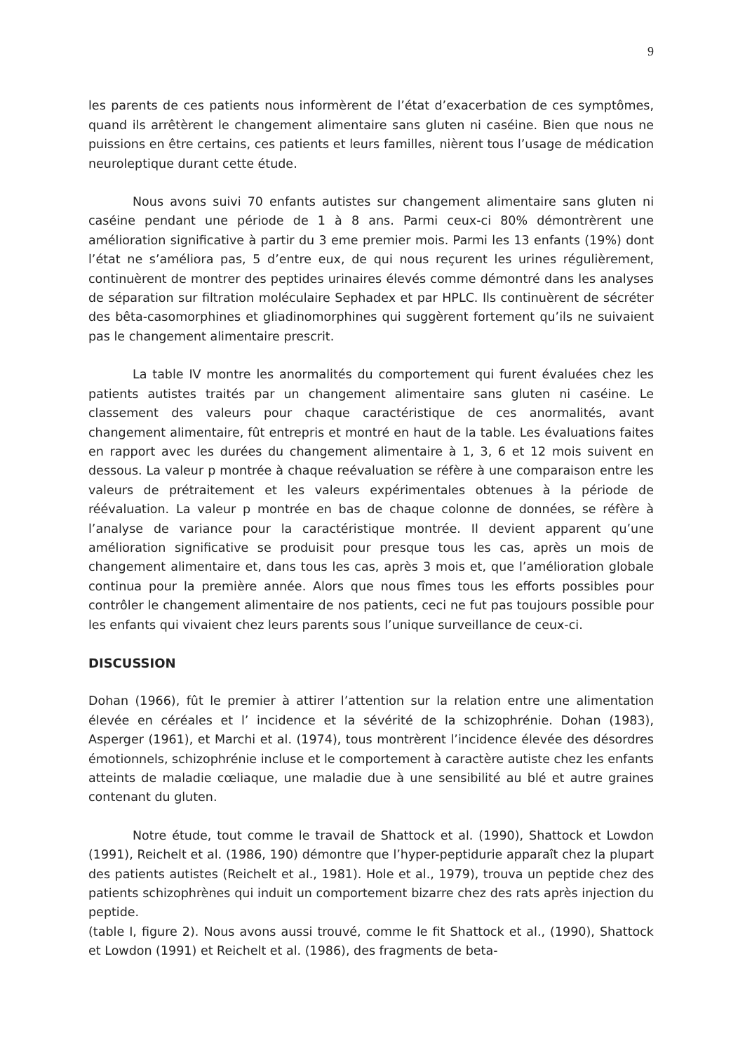9
les parents de ces patients nous informèrent de l’état d’exacerbation de ces symptômes, quand ils arrêtèrent le changement alimentaire sans gluten ni caséine. Bien que nous ne puissions en être certains, ces patients et leurs familles, nièrent tous l’usage de médication neuroleptique durant cette étude.
Nous avons suivi 70 enfants autistes sur changement alimentaire sans gluten ni caséine pendant une période de 1 à 8 ans. Parmi ceux-ci 80% démontrèrent une amélioration significative à partir du 3 eme premier mois. Parmi les 13 enfants (19%) dont l’état ne s’améliora pas, 5 d’entre eux, de qui nous reçurent les urines régulièrement, continuèrent de montrer des peptides urinaires élevés comme démontré dans les analyses de séparation sur filtration moléculaire Sephadex et par HPLC. Ils continuèrent de sécréter des bêta-casomorphines et gliadinomorphines qui suggèrent fortement qu’ils ne suivaient pas le changement alimentaire prescrit.
La table IV montre les anormalités du comportement qui furent évaluées chez les patients autistes traités par un changement alimentaire sans gluten ni caséine. Le classement des valeurs pour chaque caractéristique de ces anormalités, avant changement alimentaire, fût entrepris et montré en haut de la table. Les évaluations faites en rapport avec les durées du changement alimentaire à 1, 3, 6 et 12 mois suivent en dessous. La valeur p montrée à chaque reévaluation se réfère à une comparaison entre les valeurs de prétraitement et les valeurs expérimentales obtenues à la période de réévaluation. La valeur p montrée en bas de chaque colonne de données, se réfère à l’analyse de variance pour la caractéristique montrée. Il devient apparent qu’une amélioration significative se produisit pour presque tous les cas, après un mois de changement alimentaire et, dans tous les cas, après 3 mois et, que l’amélioration globale continua pour la première année. Alors que nous fîmes tous les efforts possibles pour contrôler le changement alimentaire de nos patients, ceci ne fut pas toujours possible pour les enfants qui vivaient chez leurs parents sous l’unique surveillance de ceux-ci.
DISCUSSION
Dohan (1966), fût le premier à attirer l’attention sur la relation entre une alimentation élevée en céréales et l’ incidence et la sévérité de la schizophrénie. Dohan (1983), Asperger (1961), et Marchi et al. (1974), tous montrèrent l’incidence élevée des désordres émotionnels, schizophrénie incluse et le comportement à caractère autiste chez les enfants atteints de maladie cœliaque, une maladie due à une sensibilité au blé et autre graines contenant du gluten.
Notre étude, tout comme le travail de Shattock et al. (1990), Shattock et Lowdon (1991), Reichelt et al. (1986, 190) démontre que l’hyper-peptidurie apparaît chez la plupart des patients autistes (Reichelt et al., 1981). Hole et al., 1979), trouva un peptide chez des patients schizophrènes qui induit un comportement bizarre chez des rats après injection du peptide.
(table I, figure 2). Nous avons aussi trouvé, comme le fit Shattock et al., (1990), Shattock et Lowdon (1991) et Reichelt et al. (1986), des fragments de beta-